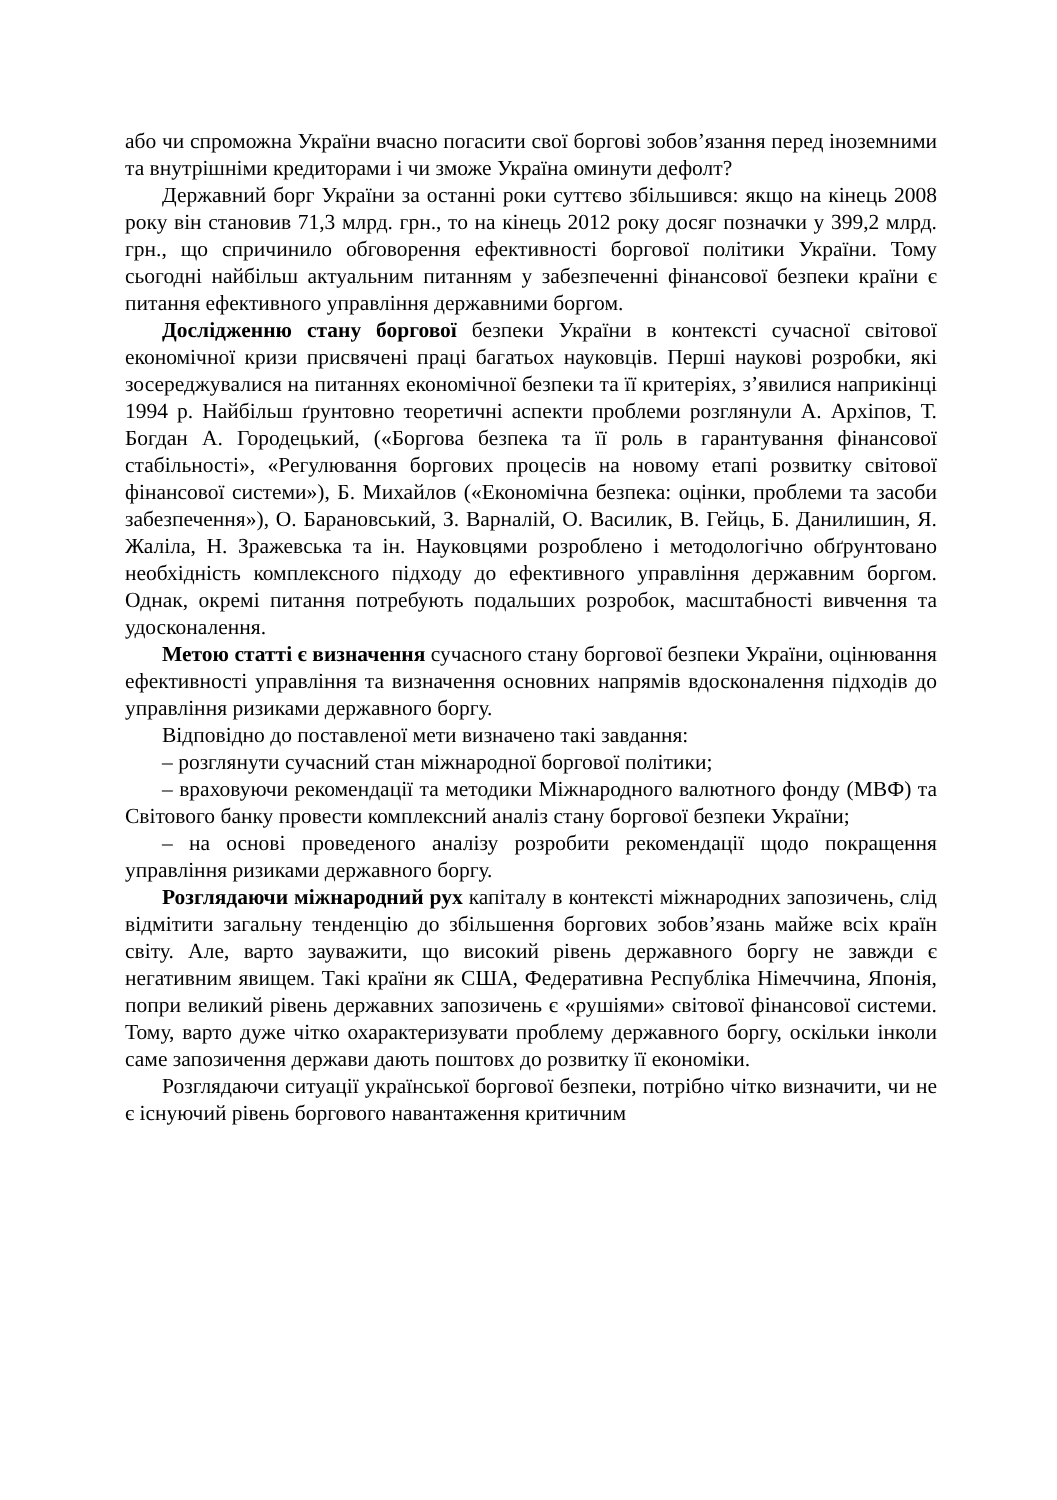або чи спроможна України вчасно погасити свої боргові зобов’язання перед іноземними та внутрішніми кредиторами і чи зможе Україна оминути дефолт?
Державний борг України за останні роки суттєво збільшився: якщо на кінець 2008 року він становив 71,3 млрд. грн., то на кінець 2012 року досяг позначки у 399,2 млрд. грн., що спричинило обговорення ефективності боргової політики України. Тому сьогодні найбільш актуальним питанням у забезпеченні фінансової безпеки країни є питання ефективного управління державними боргом.
Дослідженню стану боргової безпеки України в контексті сучасної світової економічної кризи присвячені праці багатьох науковців. Перші наукові розробки, які зосереджувалися на питаннях економічної безпеки та її критеріях, з’явилися наприкінці 1994 р. Найбільш ґрунтовно теоретичні аспекти проблеми розглянули А. Архіпов, Т. Богдан А. Городецький, («Боргова безпека та її роль в гарантування фінансової стабільності», «Регулювання боргових процесів на новому етапі розвитку світової фінансової системи»), Б. Михайлов («Економічна безпека: оцінки, проблеми та засоби забезпечення»), О. Барановський, З. Варналій, О. Василик, В. Гейць, Б. Данилишин, Я. Жаліла, Н. Зражевська та ін. Науковцями розроблено і методологічно обґрунтовано необхідність комплексного підходу до ефективного управління державним боргом. Однак, окремі питання потребують подальших розробок, масштабності вивчення та удосконалення.
Метою статті є визначення сучасного стану боргової безпеки України, оцінювання ефективності управління та визначення основних напрямів вдосконалення підходів до управління ризиками державного боргу.
Відповідно до поставленої мети визначено такі завдання:
– розглянути сучасний стан міжнародної боргової політики;
– враховуючи рекомендації та методики Міжнародного валютного фонду (МВФ) та Світового банку провести комплексний аналіз стану боргової безпеки України;
– на основі проведеного аналізу розробити рекомендації щодо покращення управління ризиками державного боргу.
Розглядаючи міжнародний рух капіталу в контексті міжнародних запозичень, слід відмітити загальну тенденцію до збільшення боргових зобов’язань майже всіх країн світу. Але, варто зауважити, що високий рівень державного боргу не завжди є негативним явищем. Такі країни як США, Федеративна Республіка Німеччина, Японія, попри великий рівень державних запозичень є «рушіями» світової фінансової системи. Тому, варто дуже чітко охарактеризувати проблему державного боргу, оскільки інколи саме запозичення держави дають поштовх до розвитку її економіки.
Розглядаючи ситуації української боргової безпеки, потрібно чітко визначити, чи не є існуючий рівень боргового навантаження критичним